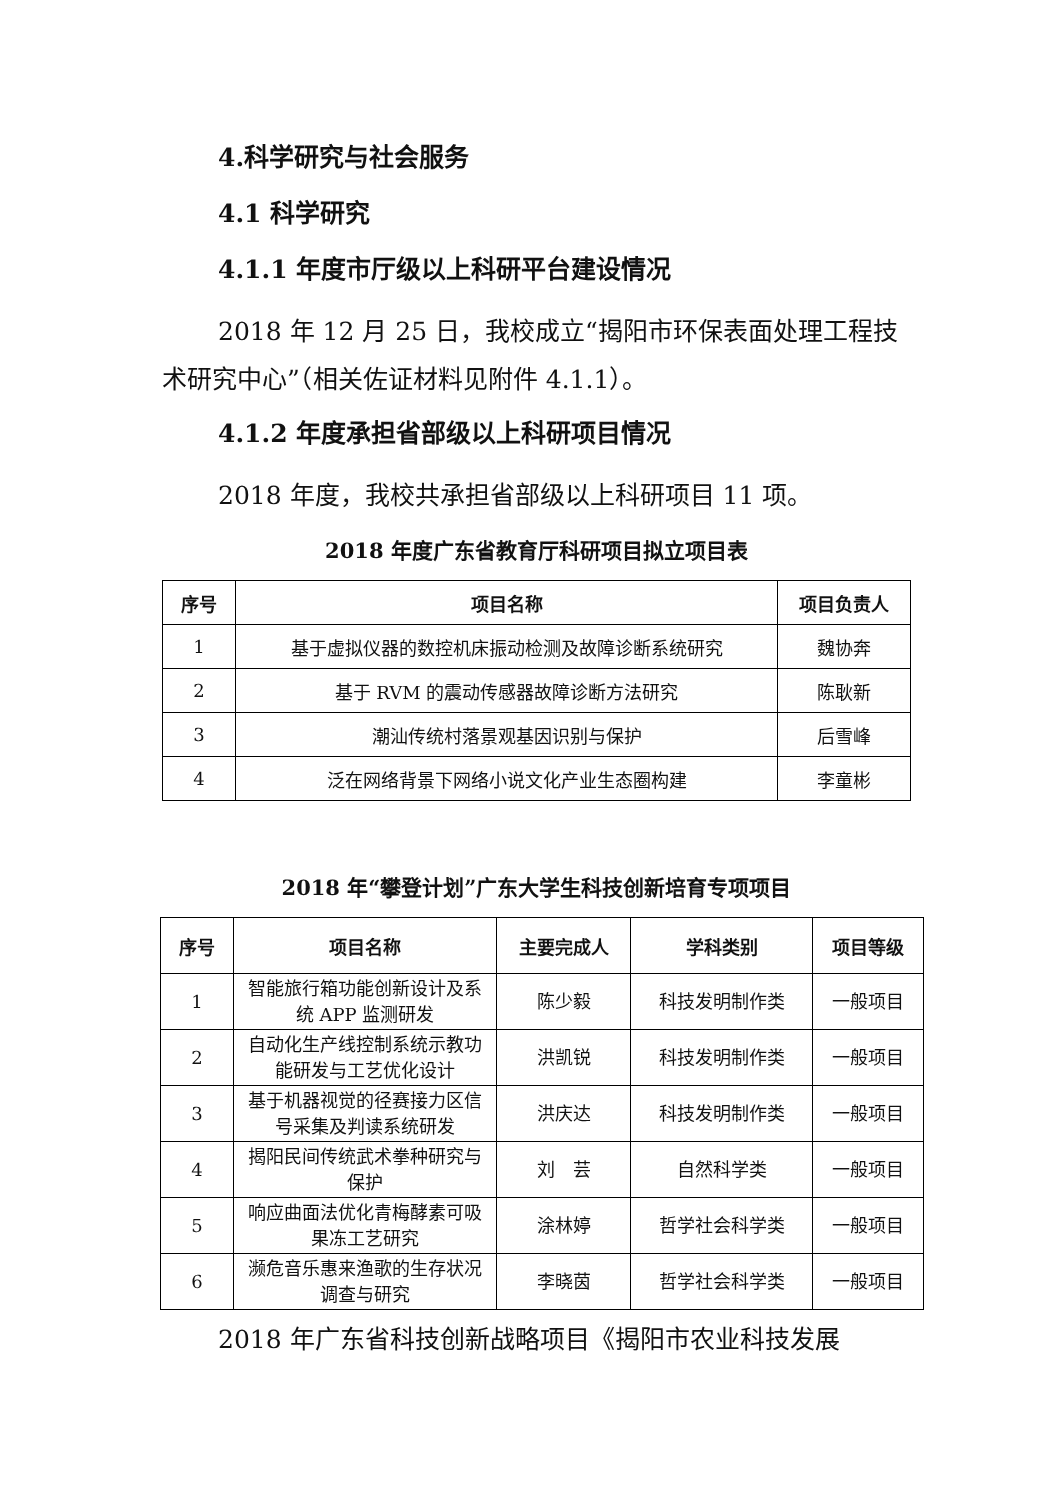4.科学研究与社会服务
4.1 科学研究
4.1.1 年度市厅级以上科研平台建设情况
2018 年 12 月 25 日，我校成立“揭阳市环保表面处理工程技术研究中心”（相关佐证材料见附件 4.1.1）。
4.1.2 年度承担省部级以上科研项目情况
2018 年度，我校共承担省部级以上科研项目 11 项。
2018 年度广东省教育厅科研项目拟立项目表
| 序号 | 项目名称 | 项目负责人 |
| --- | --- | --- |
| 1 | 基于虚拟仪器的数控机床振动检测及故障诊断系统研究 | 魏协奔 |
| 2 | 基于 RVM 的震动传感器故障诊断方法研究 | 陈耿新 |
| 3 | 潮汕传统村落景观基因识别与保护 | 后雪峰 |
| 4 | 泛在网络背景下网络小说文化产业生态圈构建 | 李童彬 |
2018 年“攀登计划”广东大学生科技创新培育专项项目
| 序号 | 项目名称 | 主要完成人 | 学科类别 | 项目等级 |
| --- | --- | --- | --- | --- |
| 1 | 智能旅行箱功能创新设计及系统 APP 监测研发 | 陈少毅 | 科技发明制作类 | 一般项目 |
| 2 | 自动化生产线控制系统示教功能研发与工艺优化设计 | 洪凯锐 | 科技发明制作类 | 一般项目 |
| 3 | 基于机器视觉的径赛接力区信号采集及判读系统研发 | 洪庆达 | 科技发明制作类 | 一般项目 |
| 4 | 揭阳民间传统武术拳种研究与保护 | 刘 芸 | 自然科学类 | 一般项目 |
| 5 | 响应曲面法优化青梅酵素可吸果冻工艺研究 | 涂林婷 | 哲学社会科学类 | 一般项目 |
| 6 | 濒危音乐惠来渔歌的生存状况调查与研究 | 李晓茵 | 哲学社会科学类 | 一般项目 |
2018 年广东省科技创新战略项目《揭阳市农业科技发展